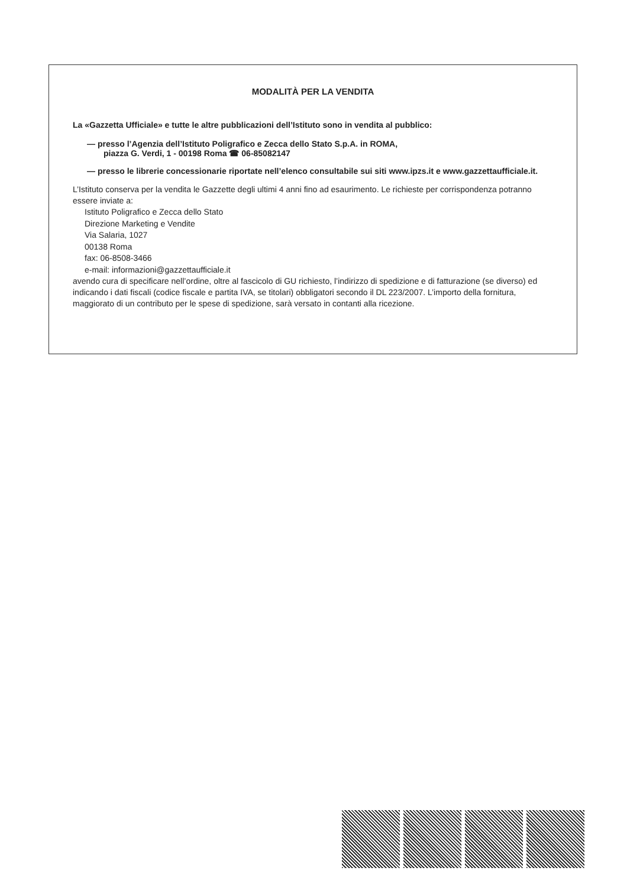MODALITÀ PER LA VENDITA
La «Gazzetta Ufficiale» e tutte le altre pubblicazioni dell’Istituto sono in vendita al pubblico:
— presso l’Agenzia dell’Istituto Poligrafico e Zecca dello Stato S.p.A. in ROMA,
piazza G. Verdi, 1 - 00198 Roma ☎ 06-85082147
— presso le librerie concessionarie riportate nell’elenco consultabile sui siti www.ipzs.it e www.gazzettaufficiale.it.
L’Istituto conserva per la vendita le Gazzette degli ultimi 4 anni fino ad esaurimento. Le richieste per corrispondenza potranno essere inviate a:
Istituto Poligrafico e Zecca dello Stato
Direzione Marketing e Vendite
Via Salaria, 1027
00138 Roma
fax: 06-8508-3466
e-mail: informazioni@gazzettaufficiale.it
avendo cura di specificare nell’ordine, oltre al fascicolo di GU richiesto, l’indirizzo di spedizione e di fatturazione (se diverso) ed indicando i dati fiscali (codice fiscale e partita IVA, se titolari) obbligatori secondo il DL 223/2007. L’importo della fornitura, maggiorato di un contributo per le spese di spedizione, sarà versato in contanti alla ricezione.